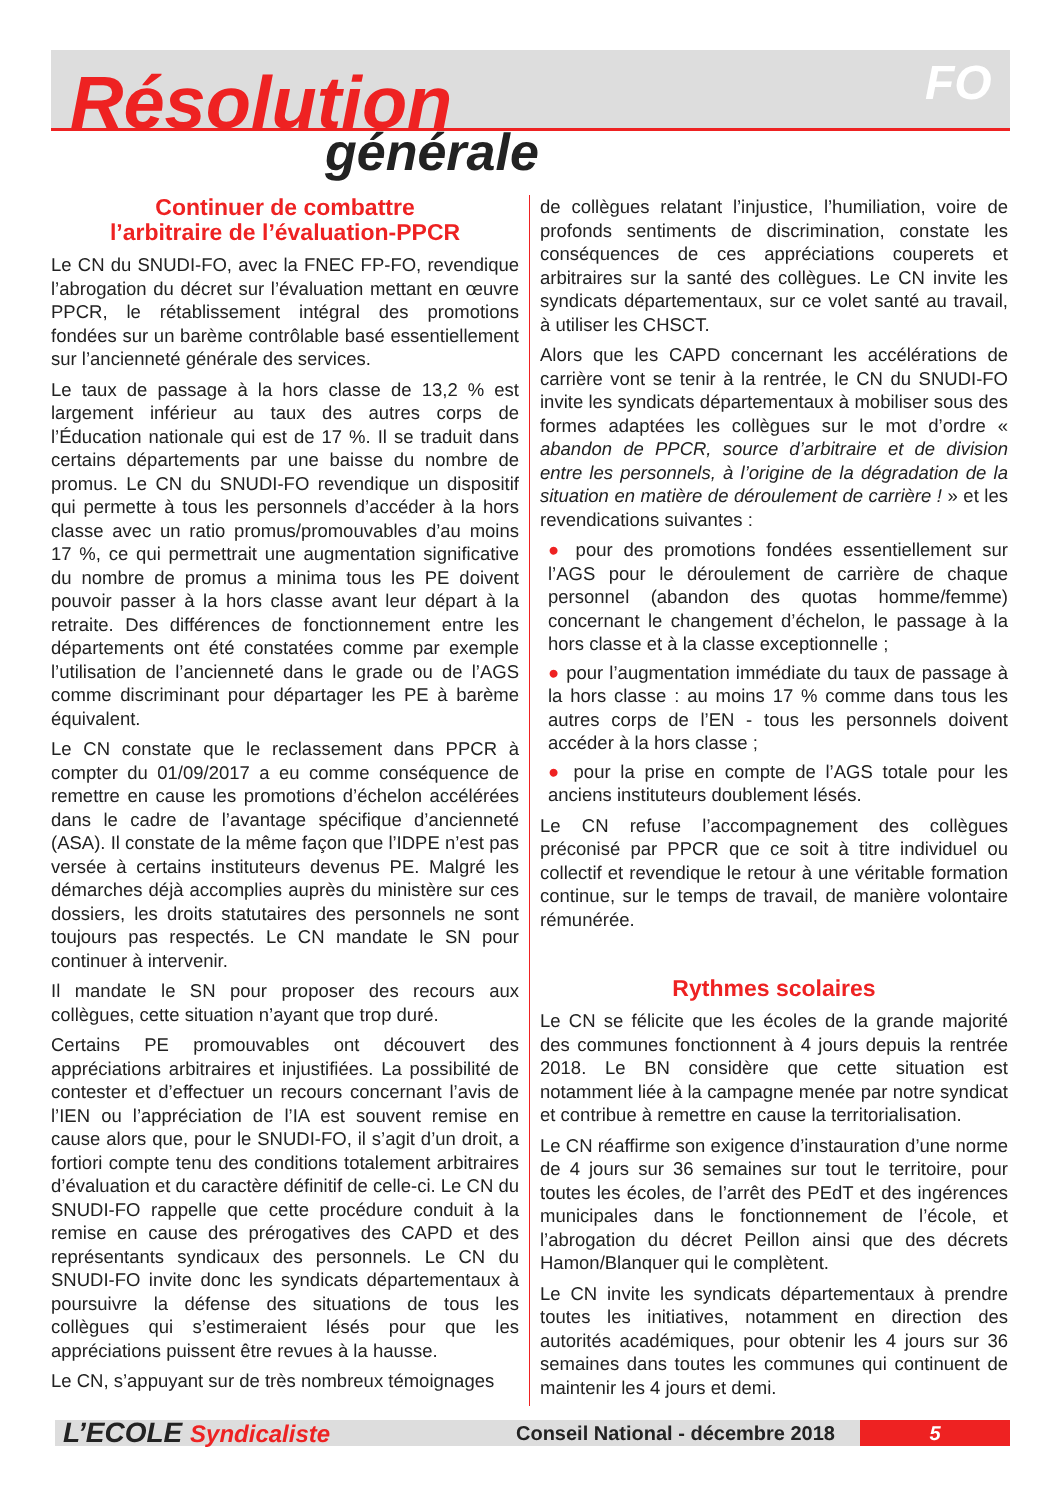FO
Résolution
générale
Continuer de combattre
l’arbitraire de l’évaluation-PPCR
Le CN du SNUDI-FO, avec la FNEC FP-FO, revendique l’abrogation du décret sur l’évaluation mettant en œuvre PPCR, le rétablissement intégral des promotions fondées sur un barème contrôlable basé essentiellement sur l’ancienneté générale des services.
Le taux de passage à la hors classe de 13,2 % est largement inférieur au taux des autres corps de l’Éducation nationale qui est de 17 %. Il se traduit dans certains départements par une baisse du nombre de promus. Le CN du SNUDI-FO revendique un dispositif qui permette à tous les personnels d’accéder à la hors classe avec un ratio promus/promouvables d’au moins 17 %, ce qui permettrait une augmentation significative du nombre de promus a minima tous les PE doivent pouvoir passer à la hors classe avant leur départ à la retraite. Des différences de fonctionnement entre les départements ont été constatées comme par exemple l’utilisation de l’ancienneté dans le grade ou de l’AGS comme discriminant pour départager les PE à barème équivalent.
Le CN constate que le reclassement dans PPCR à compter du 01/09/2017 a eu comme conséquence de remettre en cause les promotions d’échelon accélérées dans le cadre de l’avantage spécifique d’ancienneté (ASA). Il constate de la même façon que l’IDPE n’est pas versée à certains instituteurs devenus PE. Malgré les démarches déjà accomplies auprès du ministère sur ces dossiers, les droits statutaires des personnels ne sont toujours pas respectés. Le CN mandate le SN pour continuer à intervenir.
Il mandate le SN pour proposer des recours aux collègues, cette situation n’ayant que trop duré.
Certains PE promouvables ont découvert des appréciations arbitraires et injustifiées. La possibilité de contester et d’effectuer un recours concernant l’avis de l’IEN ou l’appréciation de l’IA est souvent remise en cause alors que, pour le SNUDI-FO, il s’agit d’un droit, a fortiori compte tenu des conditions totalement arbitraires d’évaluation et du caractère définitif de celle-ci. Le CN du SNUDI-FO rappelle que cette procédure conduit à la remise en cause des prérogatives des CAPD et des représentants syndicaux des personnels. Le CN du SNUDI-FO invite donc les syndicats départementaux à poursuivre la défense des situations de tous les collègues qui s’estimeraient lésés pour que les appréciations puissent être revues à la hausse.
Le CN, s’appuyant sur de très nombreux témoignages
de collègues relatant l’injustice, l’humiliation, voire de profonds sentiments de discrimination, constate les conséquences de ces appréciations couperets et arbitraires sur la santé des collègues. Le CN invite les syndicats départementaux, sur ce volet santé au travail, à utiliser les CHSCT.
Alors que les CAPD concernant les accélérations de carrière vont se tenir à la rentrée, le CN du SNUDI-FO invite les syndicats départementaux à mobiliser sous des formes adaptées les collègues sur le mot d’ordre « abandon de PPCR, source d’arbitraire et de division entre les personnels, à l’origine de la dégradation de la situation en matière de déroulement de carrière ! » et les revendications suivantes :
● pour des promotions fondées essentiellement sur l’AGS pour le déroulement de carrière de chaque personnel (abandon des quotas homme/femme) concernant le changement d’échelon, le passage à la hors classe et à la classe exceptionnelle ;
● pour l’augmentation immédiate du taux de passage à la hors classe : au moins 17 % comme dans tous les autres corps de l’EN - tous les personnels doivent accéder à la hors classe ;
● pour la prise en compte de l’AGS totale pour les anciens instituteurs doublement lésés.
Le CN refuse l’accompagnement des collègues préconisé par PPCR que ce soit à titre individuel ou collectif et revendique le retour à une véritable formation continue, sur le temps de travail, de manière volontaire rémunérée.
Rythmes scolaires
Le CN se félicite que les écoles de la grande majorité des communes fonctionnent à 4 jours depuis la rentrée 2018. Le BN considère que cette situation est notamment liée à la campagne menée par notre syndicat et contribue à remettre en cause la territorialisation.
Le CN réaffirme son exigence d’instauration d’une norme de 4 jours sur 36 semaines sur tout le territoire, pour toutes les écoles, de l’arrêt des PEdT et des ingérences municipales dans le fonctionnement de l’école, et l’abrogation du décret Peillon ainsi que des décrets Hamon/Blanquer qui le complètent.
Le CN invite les syndicats départementaux à prendre toutes les initiatives, notamment en direction des autorités académiques, pour obtenir les 4 jours sur 36 semaines dans toutes les communes qui continuent de maintenir les 4 jours et demi.
L’ECOLE Syndicaliste
Conseil National - décembre 2018
5